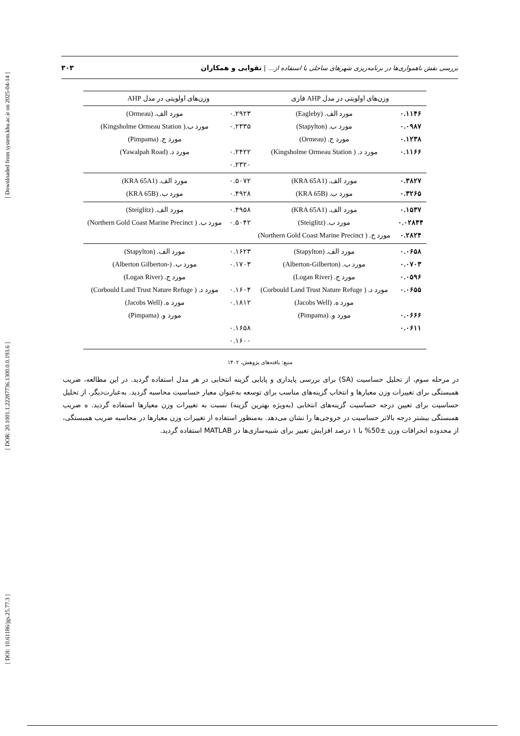[ Downloaded from system.khu.ac.ir on 2025-04-14 ]
[ DOR: 20.1001.1.22287736.1300.0.0.193.6 ]
[ DOI: 10.61186/jgs.25.77.3 ]
بررسی نقش ناهمواری‌ها در برنامه‌ریزی شهرهای ساحلی با استفاده از... | تقوایی و همکاران ۳۰۳
| وزن‌های اولویتی در مدل AHP فازی | | وزن‌های اولویتی در مدل AHP | |
| --- | --- | --- | --- |
| ۰.۱۱۴۶ ۰.۰۹۸۷ ۰.۱۲۳۸ ۰.۱۱۶۶ | مورد الف. (Eagleby) مورد ب. (Stapylton) مورد ج. (Ormeau) مورد د. ( Kingsholme Ormeau Station) | ۰.۲۹۲۳ ۰.۲۳۳۵ ۰.۲۴۲۲ ۰.۲۳۲۰ | مورد الف. (Ormeau) مورد ب.( Kingsholme Ormeau Station) مورد ج. (Pimpama) مورد د. (Yawalpah Road) |
| ۰.۳۸۲۷ ۰.۳۲۶۵ | مورد الف. (KRA 65A1) مورد ب. (KRA 65B) | ۰.۵۰۷۲ ۰.۴۹۲۸ | مورد الف. (KRA 65A1) مورد ب. (KRA 65B) |
| ۰.۱۵۳۷ ۰.۰۲۸۴۴ ۰.۲۸۲۴ | مورد الف. (KRA 65A1) مورد ب. (Steiglitz) مورد ج. ( Northern Gold Coast Marine Precinct) | ۰.۴۹۵۸ ۰.۵۰۴۲ | مورد الف. (Steiglitz) مورد ب. ( Northern Gold Coast Marine Precinct) |
| ۰.۰۶۵۸ ۰.۰۷۰۳ ۰.۰۵۹۶ ۰.۰۶۵۵ ۰.۰۶۶۶ ۰.۰۶۱۱ | مورد الف. (Stapylton) مورد ب. (Alberton-Gilberton) مورد ج. (Logan River) مورد د. ( Corbould Land Trust Nature Refuge) مورد ه. (Jacobs Well) مورد و. (Pimpama) | ۰.۱۶۲۳ ۰.۱۷۰۳ ۰.۱۶۰۴ ۰.۱۸۱۲ ۰.۱۶۵۸ ۰.۱۶۰۰ | مورد الف. (Stapylton) مورد ب. (-Alberton Gilberton) مورد ج. (Logan River) مورد د. ( Corbould Land Trust Nature Refuge) مورد ه. (Jacobs Well) مورد و. (Pimpama) |
منبع: یافته‌های پژوهش، ۱۴۰۲
در مرحله سوم، از تحلیل حساسیت (SA) برای بررسی پایداری و پایایی گزینه انتخابی در هر مدل استفاده گردید. در این مطالعه، ضریب همبستگی برای تغییرات وزن معیارها و انتخاب گزینه‌های مناسب برای توسعه به‌عنوان معیار حساسیت محاسبه گردید. به‌عبارت‌دیگر، از تحلیل حساسیت برای تعیین درجه حساسیت گزینه‌های انتخابی (به‌ویژه بهترین گزینه) نسبت به تغییرات وزن معیارها استفاده گردید. ه ضریب همبستگی بیشتر درجه بالاتر حساسیت در خروجی‌ها را نشان می‌دهد. به‌منظور استفاده از تغییرات وزن معیارها در محاسبه ضریب همبستگی، از محدوده انحرافات وزن ±50% با ۱ درصد افزایش تغییر برای شبیه‌سازی‌ها در MATLAB استفاده گردید.